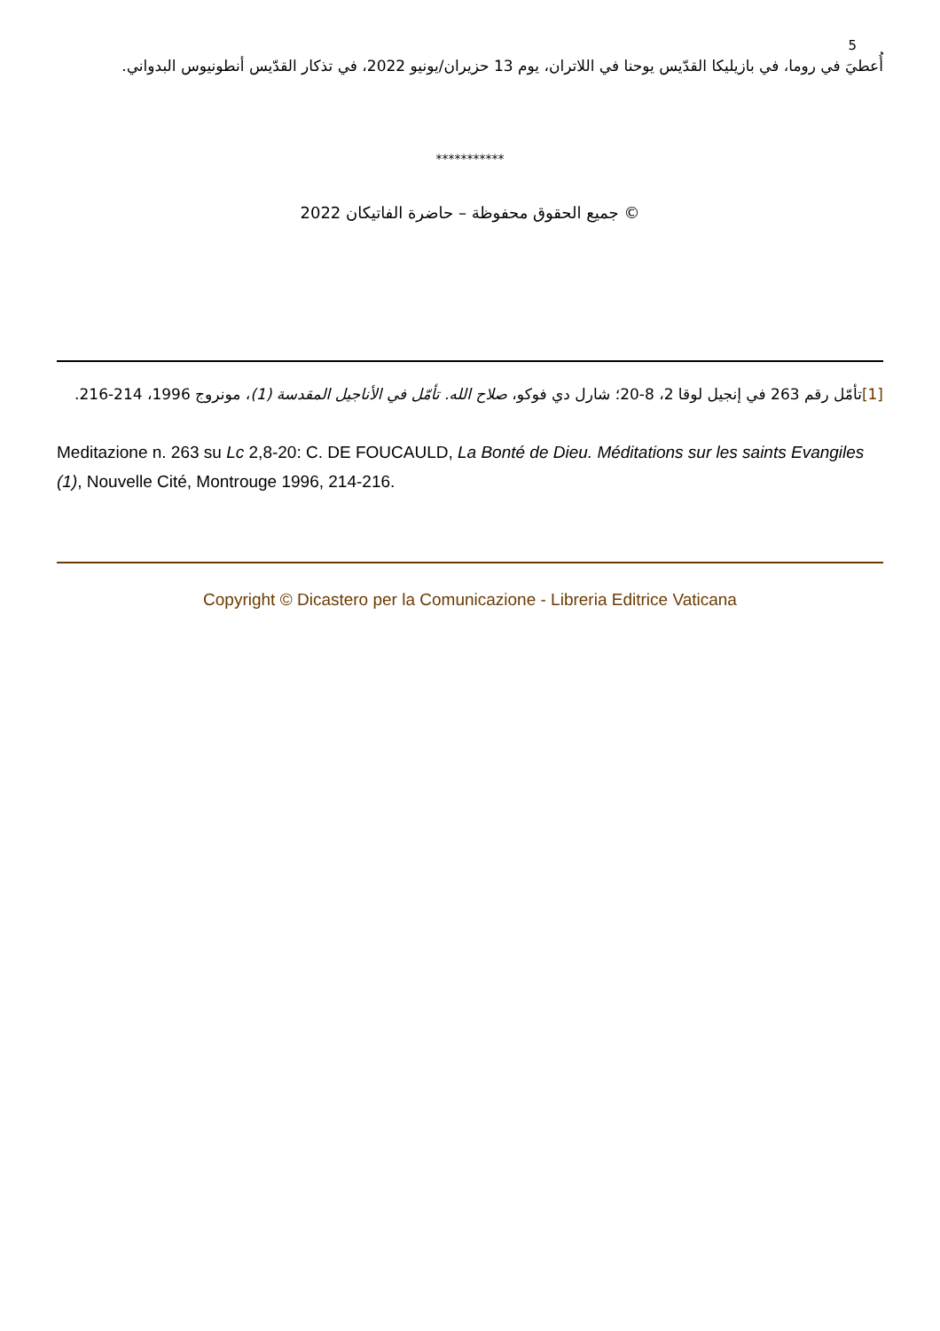5
أُعطيَ في روما، في بازيليكا القدّيس يوحنا في اللاتران، يوم 13 حزيران/يونيو 2022، في تذكار القدّيس أنطونيوس البدواني.
***********
© جميع الحقوق محفوظة – حاضرة الفاتيكان 2022
[1] تأمّل رقم 263 في إنجيل لوقا 2، 8-20؛ شارل دي فوكو، صلاح الله. تأمّل في الأناجيل المقدسة (1)، مونروج 1996، 214-216.
Meditazione n. 263 su Lc 2,8-20: C. DE FOUCAULD, La Bonté de Dieu. Méditations sur les saints Evangiles (1), Nouvelle Cité, Montrouge 1996, 214-216.
Copyright © Dicastero per la Comunicazione - Libreria Editrice Vaticana